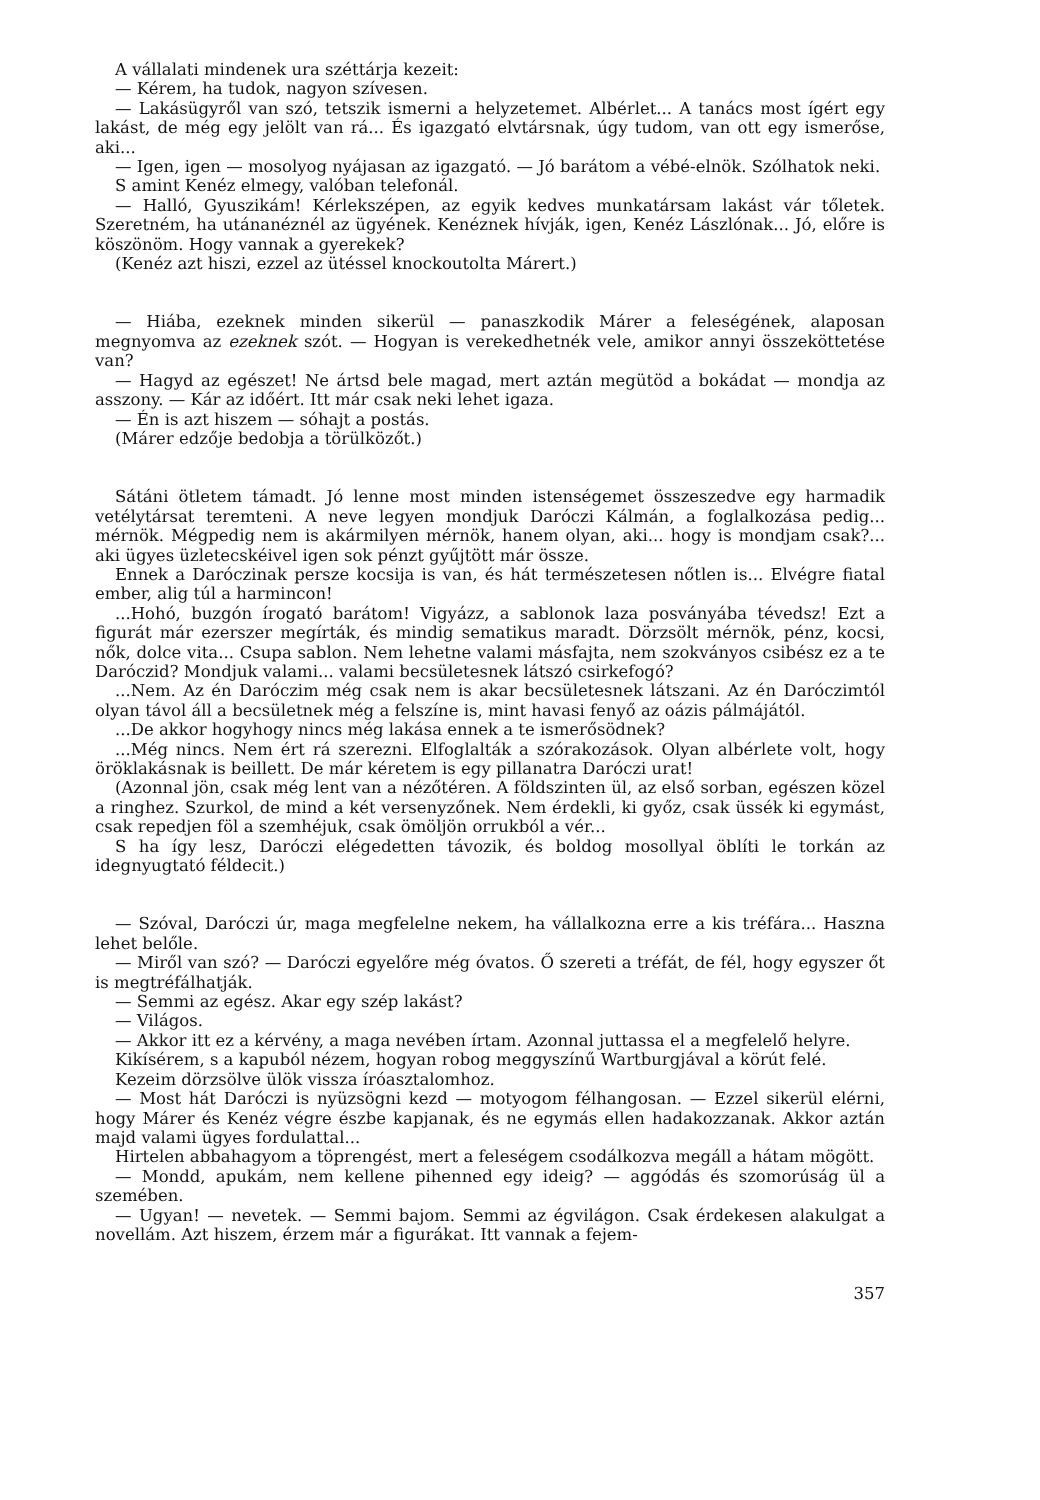A vállalati mindenek ura széttárja kezeit:
— Kérem, ha tudok, nagyon szívesen.
— Lakásügyről van szó, tetszik ismerni a helyzetemet. Albérlet... A tanács most ígért egy lakást, de még egy jelölt van rá... És igazgató elvtársnak, úgy tudom, van ott egy ismerőse, aki...
— Igen, igen — mosolyog nyájasan az igazgató. — Jó barátom a vébé-elnök. Szólhatok neki.
S amint Kenéz elmegy, valóban telefonál.
— Halló, Gyuszikám! Kérlekszépen, az egyik kedves munkatársam lakást vár tőletek. Szeretném, ha utánanéznél az ügyének. Kenéznek hívják, igen, Kenéz Lászlónak... Jó, előre is köszönöm. Hogy vannak a gyerekek?
(Kenéz azt hiszi, ezzel az ütéssel knockoutolta Márert.)
— Hiába, ezeknek minden sikerül — panaszkodik Márer a feleségének, alaposan megnyomva az ezeknek szót. — Hogyan is verekedhetnék vele, amikor annyi összeköttetése van?
— Hagyd az egészet! Ne ártsd bele magad, mert aztán megütöd a bokádat — mondja az asszony. — Kár az időért. Itt már csak neki lehet igaza.
— Én is azt hiszem — sóhajt a postás.
(Márer edzője bedobja a törülközőt.)
Sátáni ötletem támadt. Jó lenne most minden istenségemet összeszedve egy harmadik vetélytársat teremteni. A neve legyen mondjuk Daróczi Kálmán, a foglalkozása pedig... mérnök. Mégpedig nem is akármilyen mérnök, hanem olyan, aki... hogy is mondjam csak?... aki ügyes üzletecskéivel igen sok pénzt gyűjtött már össze.
Ennek a Daróczinak persze kocsija is van, és hát természetesen nőtlen is... Elvégre fiatal ember, alig túl a harmincon!
...Hohó, buzgón írogató barátom! Vigyázz, a sablonok laza posványába tévedsz! Ezt a figurát már ezerszer megírták, és mindig sematikus maradt. Dörzsölt mérnök, pénz, kocsi, nők, dolce vita... Csupa sablon. Nem lehetne valami másfajta, nem szokványos csibész ez a te Daróczid? Mondjuk valami... valami becsületesnek látszó csirkefogó?
...Nem. Az én Daróczim még csak nem is akar becsületesnek látszani. Az én Daróczimtól olyan távol áll a becsületnek még a felszíne is, mint havasi fenyő az oázis pálmájától.
...De akkor hogyhogy nincs még lakása ennek a te ismerősödnek?
...Még nincs. Nem ért rá szerezni. Elfoglalták a szórakozások. Olyan albérlete volt, hogy öröklakásnak is beillett. De már kéretem is egy pillanatra Daróczi urat!
(Azonnal jön, csak még lent van a nézőtéren. A földszinten ül, az első sorban, egészen közel a ringhez. Szurkol, de mind a két versenyzőnek. Nem érdekli, ki győz, csak üssék ki egymást, csak repedjen föl a szemhéjuk, csak ömöljön orrukból a vér...
S ha így lesz, Daróczi elégedetten távozik, és boldog mosollyal öblíti le torkán az idegnyugtató féldecit.)
— Szóval, Daróczi úr, maga megfelelne nekem, ha vállalkozna erre a kis tréfára... Haszna lehet belőle.
— Miről van szó? — Daróczi egyelőre még óvatos. Ő szereti a tréfát, de fél, hogy egyszer őt is megtréfálhatják.
— Semmi az egész. Akar egy szép lakást?
— Világos.
— Akkor itt ez a kérvény, a maga nevében írtam. Azonnal juttassa el a megfelelő helyre.
Kikísérem, s a kapuból nézem, hogyan robog meggyszínű Wartburgjával a körút felé.
Kezeim dörzsölve ülök vissza íróasztalomhoz.
— Most hát Daróczi is nyüzsögni kezd — motyogom félhangosan. — Ezzel sikerül elérni, hogy Márer és Kenéz végre észbe kapjanak, és ne egymás ellen hadakozzanak. Akkor aztán majd valami ügyes fordulattal...
Hirtelen abbahagyom a töprengést, mert a feleségem csodálkozva megáll a hátam mögött.
— Mondd, apukám, nem kellene pihenned egy ideig? — aggódás és szomorúság ül a szemében.
— Ugyan! — nevetek. — Semmi bajom. Semmi az égvilágon. Csak érdekesen alakulgat a novellám. Azt hiszem, érzem már a figurákat. Itt vannak a fejem-
357